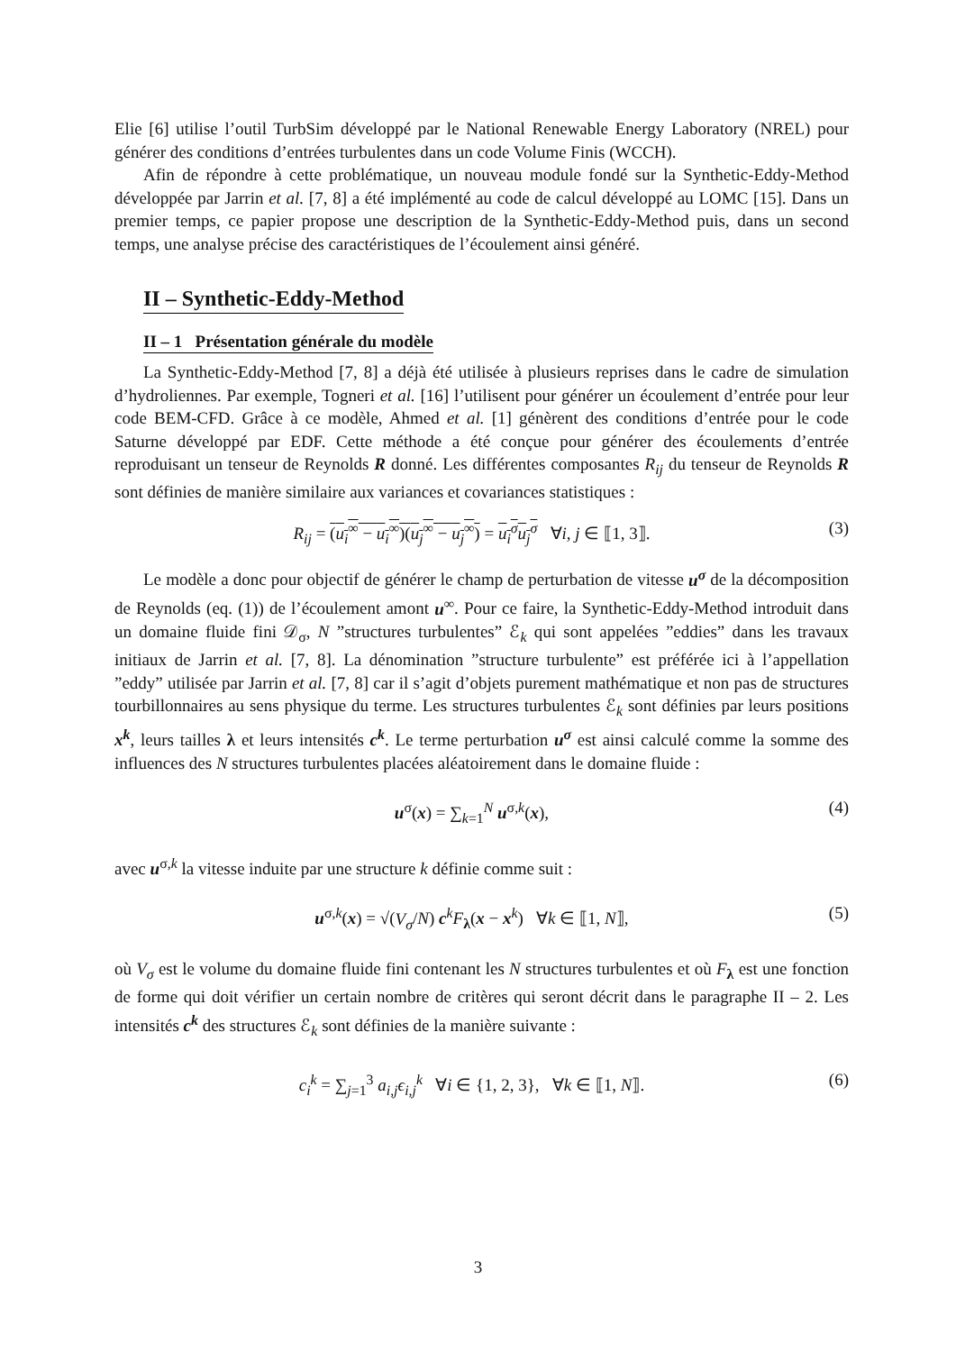Elie [6] utilise l’outil TurbSim développé par le National Renewable Energy Laboratory (NREL) pour générer des conditions d’entrées turbulentes dans un code Volume Finis (WCCH).
Afin de répondre à cette problématique, un nouveau module fondé sur la Synthetic-Eddy-Method développée par Jarrin et al. [7, 8] a été implémenté au code de calcul développé au LOMC [15]. Dans un premier temps, ce papier propose une description de la Synthetic-Eddy-Method puis, dans un second temps, une analyse précise des caractéristiques de l’écoulement ainsi généré.
II – Synthetic-Eddy-Method
II – 1 Présentation générale du modèle
La Synthetic-Eddy-Method [7, 8] a déjà été utilisée à plusieurs reprises dans le cadre de simulation d’hydroliennes. Par exemple, Togneri et al. [16] l’utilisent pour générer un écoulement d’entrée pour leur code BEM-CFD. Grâce à ce modèle, Ahmed et al. [1] génèrent des conditions d’entrée pour le code Saturne développé par EDF. Cette méthode a été conçue pour générer des écoulements d’entrée reproduisant un tenseur de Reynolds R donné. Les différentes composantes R<sub>ij</sub> du tenseur de Reynolds R sont définies de manière similaire aux variances et covariances statistiques :
R<sub>ij</sub> = (u<sub>i</sub><sup>∞</sup> − u<sub>i</sub><sup>∞</sup>)(u<sub>j</sub><sup>∞</sup> − u<sub>j</sub><sup>∞</sup>) = u<sub>i</sub><sup>σ</sup>u<sub>j</sub><sup>σ</sup> ∀i, j ∈ ⟦1, 3⟧. (3)
Le modèle a donc pour objectif de générer le champ de perturbation de vitesse u<sup>σ</sup> de la décomposition de Reynolds (eq. (1)) de l’écoulement amont u<sup>∞</sup>. Pour ce faire, la Synthetic-Eddy-Method introduit dans un domaine fluide fini 𝒟<sub>σ</sub>, N ”structures turbulentes” ℰ<sub>k</sub> qui sont appelées ”eddies” dans les travaux initiaux de Jarrin et al. [7, 8]. La dénomination ”structure turbulente” est préférée ici à l’appellation ”eddy” utilisée par Jarrin et al. [7, 8] car il s’agit d’objets purement mathématique et non pas de structures tourbillonnaires au sens physique du terme. Les structures turbulentes ℰ<sub>k</sub> sont définies par leurs positions x<sup>k</sup>, leurs tailles λ et leurs intensités c<sup>k</sup>. Le terme perturbation u<sup>σ</sup> est ainsi calculé comme la somme des influences des N structures turbulentes placées aléatoirement dans le domaine fluide :
u<sup>σ</sup>(x) = ∑<sub>k=1</sub><sup>N</sup> u<sup>σ,k</sup>(x), (4)
avec u<sup>σ,k</sup> la vitesse induite par une structure k définie comme suit :
u<sup>σ,k</sup>(x) = √(V<sub>σ</sub>/N) c<sup>k</sup>F<sub>λ</sub>(x − x<sup>k</sup>) ∀k ∈ ⟦1, N⟧, (5)
où V<sub>σ</sub> est le volume du domaine fluide fini contenant les N structures turbulentes et où F<sub>λ</sub> est une fonction de forme qui doit vérifier un certain nombre de critères qui seront décrit dans le paragraphe II – 2. Les intensités c<sup>k</sup> des structures ℰ<sub>k</sub> sont définies de la manière suivante :
c<sub>i</sub><sup>k</sup> = ∑<sub>j=1</sub><sup>3</sup> a<sub>i,j</sub>ϵ<sub>i,j</sub><sup>k</sup> ∀i ∈ {1, 2, 3}, ∀k ∈ ⟦1, N⟧. (6)
3